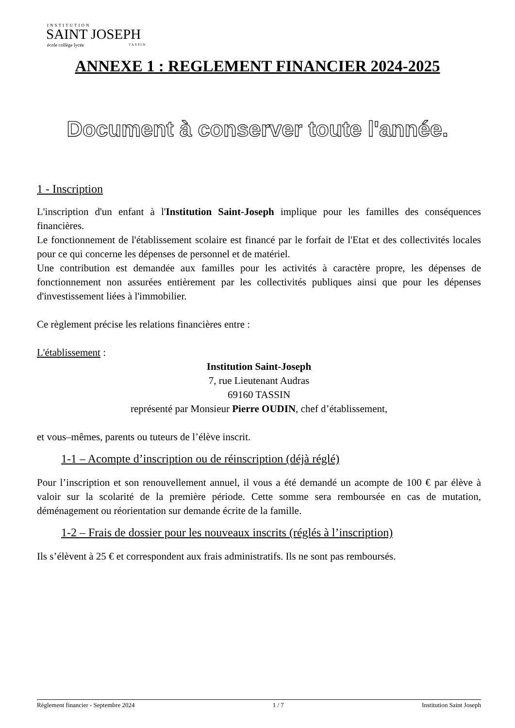INSTITUTION
SAINT JOSEPH
école collège lycée TASSIN
ANNEXE 1 : REGLEMENT FINANCIER 2024-2025
Document à conserver toute l'année.
1 - Inscription
L'inscription d'un enfant à l'Institution Saint-Joseph implique pour les familles des conséquences financières.
Le fonctionnement de l'établissement scolaire est financé par le forfait de l'Etat et des collectivités locales pour ce qui concerne les dépenses de personnel et de matériel.
Une contribution est demandée aux familles pour les activités à caractère propre, les dépenses de fonctionnement non assurées entièrement par les collectivités publiques ainsi que pour les dépenses d'investissement liées à l'immobilier.
Ce règlement précise les relations financières entre :
L'établissement :
Institution Saint-Joseph
7, rue Lieutenant Audras
69160 TASSIN
représenté par Monsieur Pierre OUDIN, chef d’établissement,
et vous–mêmes, parents ou tuteurs de l’élève inscrit.
1-1 – Acompte d’inscription ou de réinscription (déjà réglé)
Pour l’inscription et son renouvellement annuel, il vous a été demandé un acompte de 100 € par élève à valoir sur la scolarité de la première période. Cette somme sera remboursée en cas de mutation, déménagement ou réorientation sur demande écrite de la famille.
1-2 – Frais de dossier pour les nouveaux inscrits (réglés à l’inscription)
Ils s’élèvent à 25 € et correspondent aux frais administratifs. Ils ne sont pas remboursés.
Règlement financier - Septembre 2024 1 / 7 Institution Saint Joseph